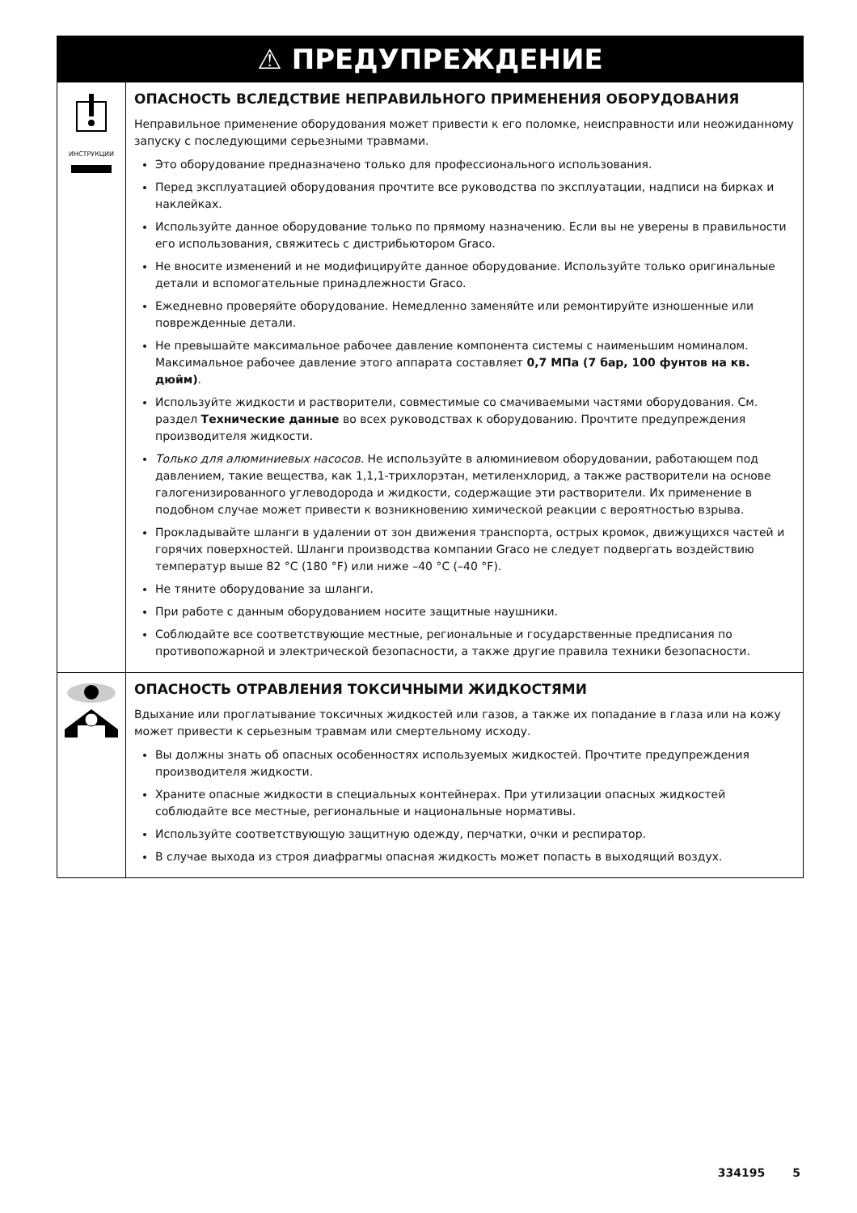| ⚠ ПРЕДУПРЕЖДЕНИЕ | |
| --- | --- |
| ИНСТРУКЦИИ | ОПАСНОСТЬ ВСЛЕДСТВИЕ НЕПРАВИЛЬНОГО ПРИМЕНЕНИЯ ОБОРУДОВАНИЯ Неправильное применение оборудования может привести к его поломке, неисправности или неожиданному запуску с последующими серьезными травмами. Это оборудование предназначено только для профессионального использования. Перед эксплуатацией оборудования прочтите все руководства по эксплуатации, надписи на бирках и наклейках. Используйте данное оборудование только по прямому назначению. Если вы не уверены в правильности его использования, свяжитесь с дистрибьютором Graco. Не вносите изменений и не модифицируйте данное оборудование. Используйте только оригинальные детали и вспомогательные принадлежности Graco. Ежедневно проверяйте оборудование. Немедленно заменяйте или ремонтируйте изношенные или поврежденные детали. Не превышайте максимальное рабочее давление компонента системы с наименьшим номиналом. Максимальное рабочее давление этого аппарата составляет 0,7 МПа (7 бар, 100 фунтов на кв. дюйм) . Используйте жидкости и растворители, совместимые со смачиваемыми частями оборудования. См. раздел Технические данные во всех руководствах к оборудованию. Прочтите предупреждения производителя жидкости. Только для алюминиевых насосов. Не используйте в алюминиевом оборудовании, работающем под давлением, такие вещества, как 1,1,1-трихлорэтан, метиленхлорид, а также растворители на основе галогенизированного углеводорода и жидкости, содержащие эти растворители. Их применение в подобном случае может привести к возникновению химической реакции с вероятностью взрыва. Прокладывайте шланги в удалении от зон движения транспорта, острых кромок, движущихся частей и горячих поверхностей. Шланги производства компании Graco не следует подвергать воздействию температур выше 82 °C (180 °F) или ниже –40 °C (–40 °F). Не тяните оборудование за шланги. При работе с данным оборудованием носите защитные наушники. Соблюдайте все соответствующие местные, региональные и государственные предписания по противопожарной и электрической безопасности, а также другие правила техники безопасности. |
| | ОПАСНОСТЬ ОТРАВЛЕНИЯ ТОКСИЧНЫМИ ЖИДКОСТЯМИ Вдыхание или проглатывание токсичных жидкостей или газов, а также их попадание в глаза или на кожу может привести к серьезным травмам или смертельному исходу. Вы должны знать об опасных особенностях используемых жидкостей. Прочтите предупреждения производителя жидкости. Храните опасные жидкости в специальных контейнерах. При утилизации опасных жидкостей соблюдайте все местные, региональные и национальные нормативы. Используйте соответствующую защитную одежду, перчатки, очки и респиратор. В случае выхода из строя диафрагмы опасная жидкость может попасть в выходящий воздух. |
334195 5